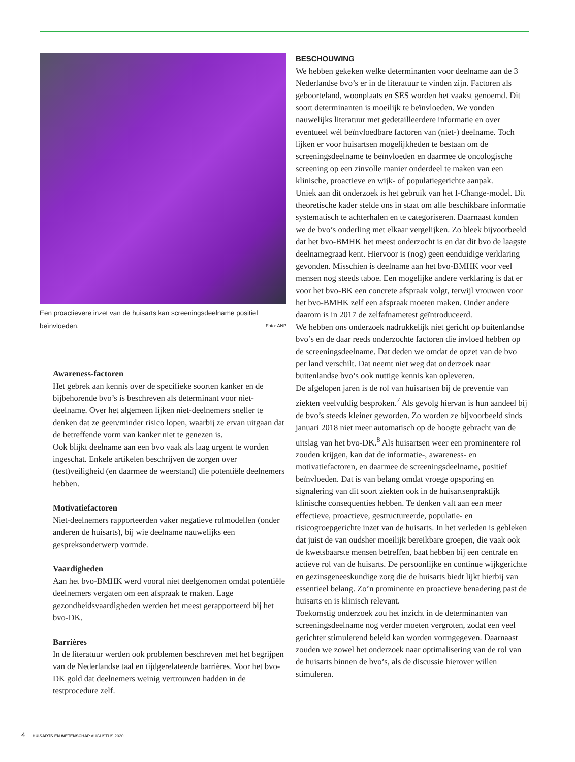Een proactievere inzet van de huisarts kan screeningsdeelname positief beïnvloeden. Foto: ANP
Awareness-factoren
Het gebrek aan kennis over de specifieke soorten kanker en de bijbehorende bvo’s is beschreven als determinant voor niet-deelname. Over het algemeen lijken niet-deelnemers sneller te denken dat ze geen/minder risico lopen, waarbij ze ervan uitgaan dat de betreffende vorm van kanker niet te genezen is.
Ook blijkt deelname aan een bvo vaak als laag urgent te worden ingeschat. Enkele artikelen beschrijven de zorgen over (test)veiligheid (en daarmee de weerstand) die potentiële deelnemers hebben.
Motivatiefactoren
Niet-deelnemers rapporteerden vaker negatieve rolmodellen (onder anderen de huisarts), bij wie deelname nauwelijks een gespreksonderwerp vormde.
Vaardigheden
Aan het bvo-BMHK werd vooral niet deelgenomen omdat potentiële deelnemers vergaten om een afspraak te maken. Lage gezondheidsvaardigheden werden het meest gerapporteerd bij het bvo-DK.
Barrières
In de literatuur werden ook problemen beschreven met het begrijpen van de Nederlandse taal en tijdgerelateerde barrières. Voor het bvo-DK gold dat deelnemers weinig vertrouwen hadden in de testprocedure zelf.
BESCHOUWING
We hebben gekeken welke determinanten voor deelname aan de 3 Nederlandse bvo’s er in de literatuur te vinden zijn. Factoren als geboorteland, woonplaats en SES worden het vaakst genoemd. Dit soort determinanten is moeilijk te beïnvloeden. We vonden nauwelijks literatuur met gedetailleerdere informatie en over eventueel wél beïnvloedbare factoren van (niet-) deelname. Toch lijken er voor huisartsen mogelijkheden te bestaan om de screeningsdeelname te beïnvloeden en daarmee de oncologische screening op een zinvolle manier onderdeel te maken van een klinische, proactieve en wijk- of populatiegerichte aanpak.
Uniek aan dit onderzoek is het gebruik van het I-Change-model. Dit theoretische kader stelde ons in staat om alle beschikbare informatie systematisch te achterhalen en te categoriseren. Daarnaast konden we de bvo’s onderling met elkaar vergelijken. Zo bleek bijvoorbeeld dat het bvo-BMHK het meest onderzocht is en dat dit bvo de laagste deelnamegraad kent. Hiervoor is (nog) geen eenduidige verklaring gevonden. Misschien is deelname aan het bvo-BMHK voor veel mensen nog steeds taboe. Een mogelijke andere verklaring is dat er voor het bvo-BK een concrete afspraak volgt, terwijl vrouwen voor het bvo-BMHK zelf een afspraak moeten maken. Onder andere daarom is in 2017 de zelfafnametest geïntroduceerd.
We hebben ons onderzoek nadrukkelijk niet gericht op buitenlandse bvo’s en de daar reeds onderzochte factoren die invloed hebben op de screeningsdeelname. Dat deden we omdat de opzet van de bvo per land verschilt. Dat neemt niet weg dat onderzoek naar buitenlandse bvo’s ook nuttige kennis kan opleveren.
De afgelopen jaren is de rol van huisartsen bij de preventie van ziekten veelvuldig besproken.<sup>7</sup> Als gevolg hiervan is hun aandeel bij de bvo’s steeds kleiner geworden. Zo worden ze bijvoorbeeld sinds januari 2018 niet meer automatisch op de hoogte gebracht van de uitslag van het bvo-DK.<sup>8</sup> Als huisartsen weer een prominentere rol zouden krijgen, kan dat de informatie-, awareness- en motivatiefactoren, en daarmee de screeningsdeelname, positief beïnvloeden. Dat is van belang omdat vroege opsporing en signalering van dit soort ziekten ook in de huisartsenpraktijk klinische consequenties hebben. Te denken valt aan een meer effectieve, proactieve, gestructureerde, populatie- en risicogroepgerichte inzet van de huisarts. In het verleden is gebleken dat juist de van oudsher moeilijk bereikbare groepen, die vaak ook de kwetsbaarste mensen betreffen, baat hebben bij een centrale en actieve rol van de huisarts. De persoonlijke en continue wijkgerichte en gezinsgeneeskundige zorg die de huisarts biedt lijkt hierbij van essentieel belang. Zo’n prominente en proactieve benadering past de huisarts en is klinisch relevant.
Toekomstig onderzoek zou het inzicht in de determinanten van screeningsdeelname nog verder moeten vergroten, zodat een veel gerichter stimulerend beleid kan worden vormgegeven. Daarnaast zouden we zowel het onderzoek naar optimalisering van de rol van de huisarts binnen de bvo’s, als de discussie hierover willen stimuleren.
4 HUISARTS EN WETENSCHAP AUGUSTUS 2020